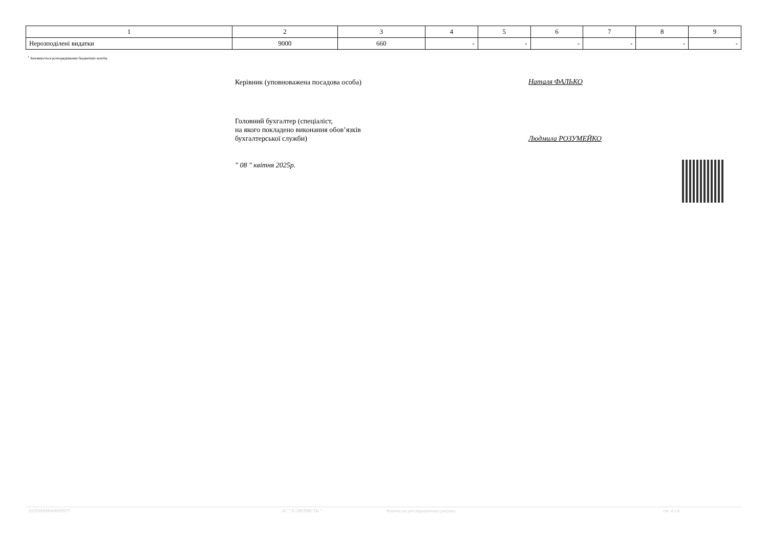| 1 | 2 | 3 | 4 | 5 | 6 | 7 | 8 | 9 |
| Нерозподілені видатки | 9000 | 660 | - | - | - | - | - | - |
<sup>1</sup> Заповнюється розпорядниками бюджетних коштів.
Керівник (уповноважена посадова особа)
Наталя ФАЛЬКО
Головний бухгалтер (спеціаліст,
на якого покладено виконання обов’язків
бухгалтерської служби)
Людмила РОЗУМЕЙКО
" 08 " квітня 2025р.
202500000049099977 АС " Є-ЗВІТНІСТЬ " Кошти на реєстраційному рахунку ст. 4 з 4